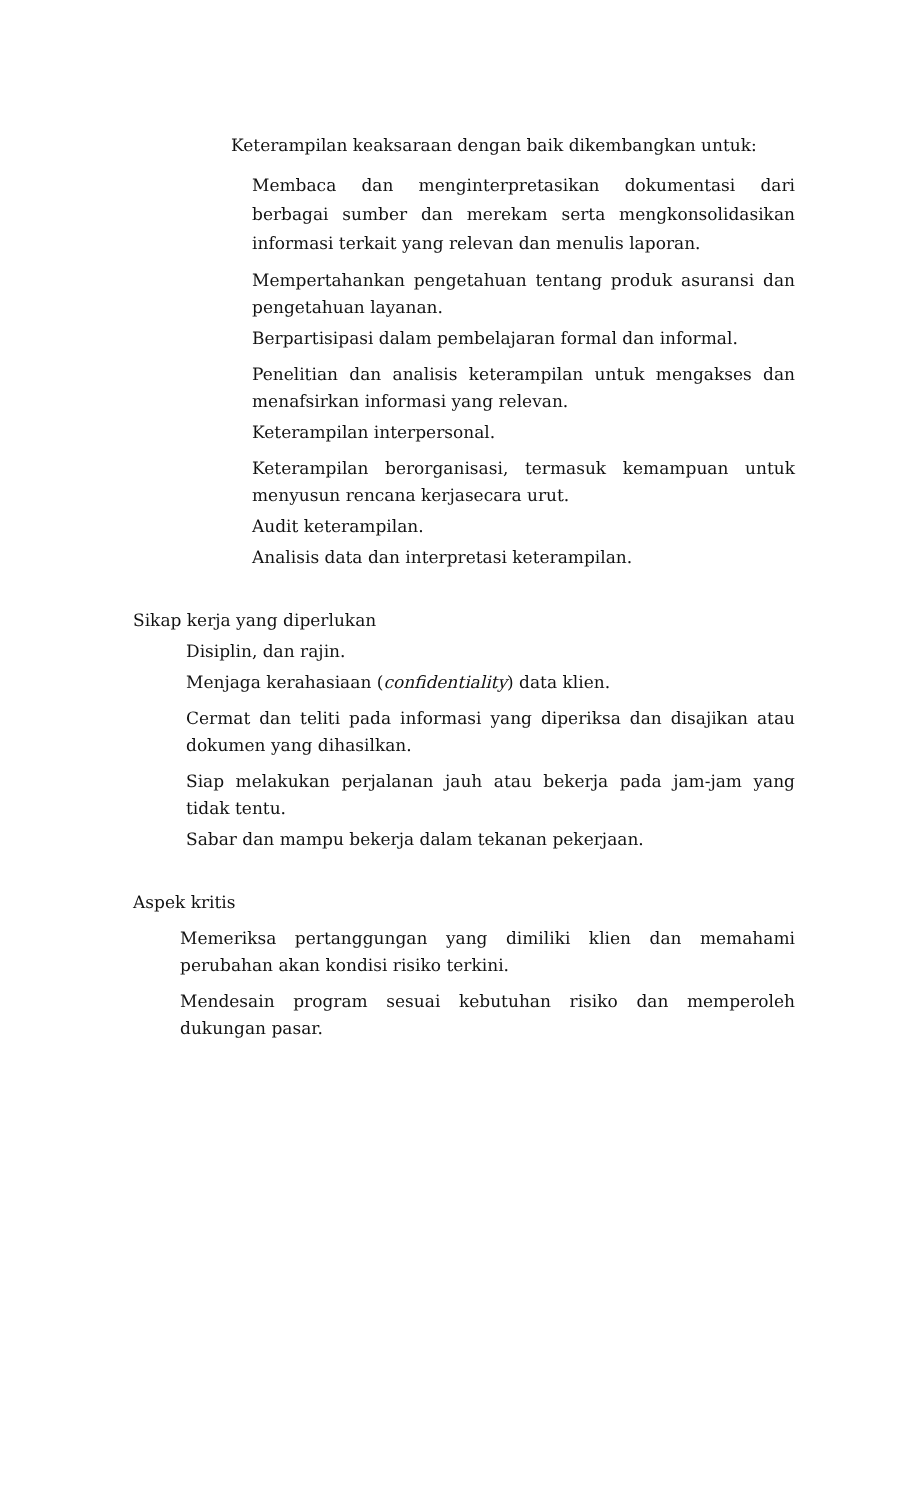Keterampilan keaksaraan dengan baik dikembangkan untuk:
Membaca dan menginterpretasikan dokumentasi dari berbagai sumber dan merekam serta mengkonsolidasikan informasi terkait yang relevan dan menulis laporan.
Mempertahankan pengetahuan tentang produk asuransi dan pengetahuan layanan.
Berpartisipasi dalam pembelajaran formal dan informal.
Penelitian dan analisis keterampilan untuk mengakses dan menafsirkan informasi yang relevan.
Keterampilan interpersonal.
Keterampilan berorganisasi, termasuk kemampuan untuk menyusun rencana kerjasecara urut.
Audit keterampilan.
Analisis data dan interpretasi keterampilan.
Sikap kerja yang diperlukan
Disiplin, dan rajin.
Menjaga kerahasiaan (confidentiality) data klien.
Cermat dan teliti pada informasi yang diperiksa dan disajikan atau dokumen yang dihasilkan.
Siap melakukan perjalanan jauh atau bekerja pada jam-jam yang tidak tentu.
Sabar dan mampu bekerja dalam tekanan pekerjaan.
Aspek kritis
Memeriksa pertanggungan yang dimiliki klien dan memahami perubahan akan kondisi risiko terkini.
Mendesain program sesuai kebutuhan risiko dan memperoleh dukungan pasar.